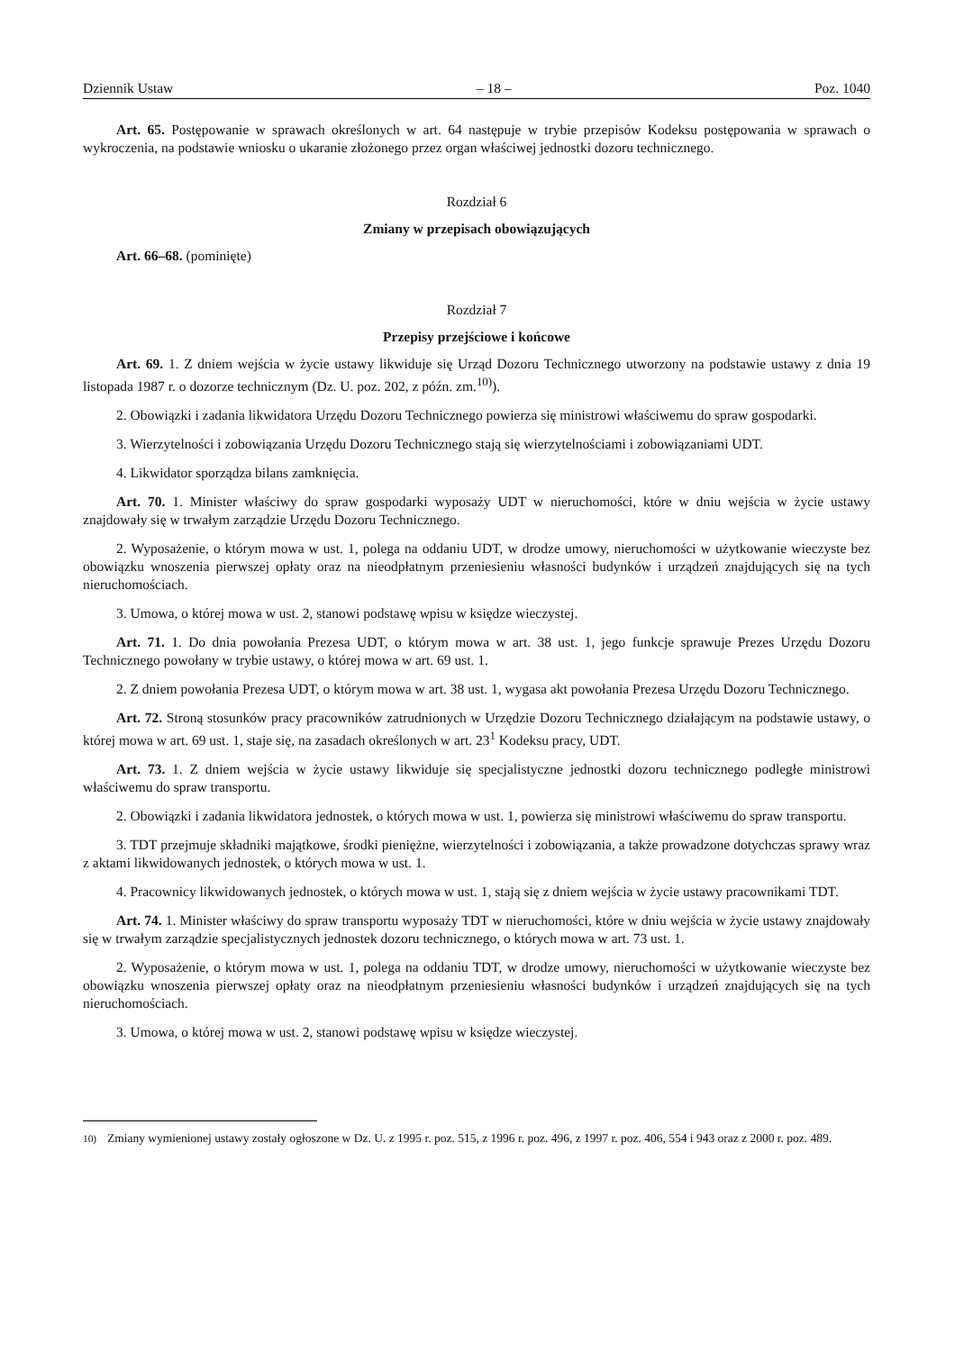Dziennik Ustaw – 18 – Poz. 1040
Art. 65. Postępowanie w sprawach określonych w art. 64 następuje w trybie przepisów Kodeksu postępowania w sprawach o wykroczenia, na podstawie wniosku o ukaranie złożonego przez organ właściwej jednostki dozoru technicznego.
Rozdział 6
Zmiany w przepisach obowiązujących
Art. 66–68. (pominięte)
Rozdział 7
Przepisy przejściowe i końcowe
Art. 69. 1. Z dniem wejścia w życie ustawy likwiduje się Urząd Dozoru Technicznego utworzony na podstawie ustawy z dnia 19 listopada 1987 r. o dozorze technicznym (Dz. U. poz. 202, z późn. zm.<sup>10)</sup>).
2. Obowiązki i zadania likwidatora Urzędu Dozoru Technicznego powierza się ministrowi właściwemu do spraw gospodarki.
3. Wierzytelności i zobowiązania Urzędu Dozoru Technicznego stają się wierzytelnościami i zobowiązaniami UDT.
4. Likwidator sporządza bilans zamknięcia.
Art. 70. 1. Minister właściwy do spraw gospodarki wyposaży UDT w nieruchomości, które w dniu wejścia w życie ustawy znajdowały się w trwałym zarządzie Urzędu Dozoru Technicznego.
2. Wyposażenie, o którym mowa w ust. 1, polega na oddaniu UDT, w drodze umowy, nieruchomości w użytkowanie wieczyste bez obowiązku wnoszenia pierwszej opłaty oraz na nieodpłatnym przeniesieniu własności budynków i urządzeń znajdujących się na tych nieruchomościach.
3. Umowa, o której mowa w ust. 2, stanowi podstawę wpisu w księdze wieczystej.
Art. 71. 1. Do dnia powołania Prezesa UDT, o którym mowa w art. 38 ust. 1, jego funkcje sprawuje Prezes Urzędu Dozoru Technicznego powołany w trybie ustawy, o której mowa w art. 69 ust. 1.
2. Z dniem powołania Prezesa UDT, o którym mowa w art. 38 ust. 1, wygasa akt powołania Prezesa Urzędu Dozoru Technicznego.
Art. 72. Stroną stosunków pracy pracowników zatrudnionych w Urzędzie Dozoru Technicznego działającym na podstawie ustawy, o której mowa w art. 69 ust. 1, staje się, na zasadach określonych w art. 23<sup>1</sup> Kodeksu pracy, UDT.
Art. 73. 1. Z dniem wejścia w życie ustawy likwiduje się specjalistyczne jednostki dozoru technicznego podległe ministrowi właściwemu do spraw transportu.
2. Obowiązki i zadania likwidatora jednostek, o których mowa w ust. 1, powierza się ministrowi właściwemu do spraw transportu.
3. TDT przejmuje składniki majątkowe, środki pieniężne, wierzytelności i zobowiązania, a także prowadzone dotychczas sprawy wraz z aktami likwidowanych jednostek, o których mowa w ust. 1.
4. Pracownicy likwidowanych jednostek, o których mowa w ust. 1, stają się z dniem wejścia w życie ustawy pracownikami TDT.
Art. 74. 1. Minister właściwy do spraw transportu wyposaży TDT w nieruchomości, które w dniu wejścia w życie ustawy znajdowały się w trwałym zarządzie specjalistycznych jednostek dozoru technicznego, o których mowa w art. 73 ust. 1.
2. Wyposażenie, o którym mowa w ust. 1, polega na oddaniu TDT, w drodze umowy, nieruchomości w użytkowanie wieczyste bez obowiązku wnoszenia pierwszej opłaty oraz na nieodpłatnym przeniesieniu własności budynków i urządzeń znajdujących się na tych nieruchomościach.
3. Umowa, o której mowa w ust. 2, stanowi podstawę wpisu w księdze wieczystej.
<sup>10)</sup> Zmiany wymienionej ustawy zostały ogłoszone w Dz. U. z 1995 r. poz. 515, z 1996 r. poz. 496, z 1997 r. poz. 406, 554 i 943 oraz z 2000 r. poz. 489.